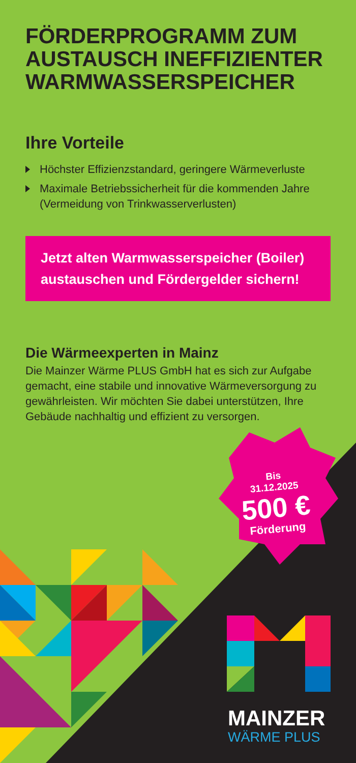FÖRDERPROGRAMM ZUM AUSTAUSCH INEFFIZIENTER WARMWASSERSPEICHER
Ihre Vorteile
Höchster Effizienzstandard, geringere Wärmeverluste
Maximale Betriebssicherheit für die kommenden Jahre (Vermeidung von Trinkwasserverlusten)
Jetzt alten Warmwasserspeicher (Boiler) austauschen und Fördergelder sichern!
Die Wärmeexperten in Mainz
Die Mainzer Wärme PLUS GmbH hat es sich zur Aufgabe gemacht, eine stabile und innovative Wärmeversorgung zu gewährleisten. Wir möchten Sie dabei unterstützen, Ihre Gebäude nachhaltig und effizient zu versorgen.
Bis
31.12.2025
500 €
Förderung
MAINZER
WÄRME PLUS